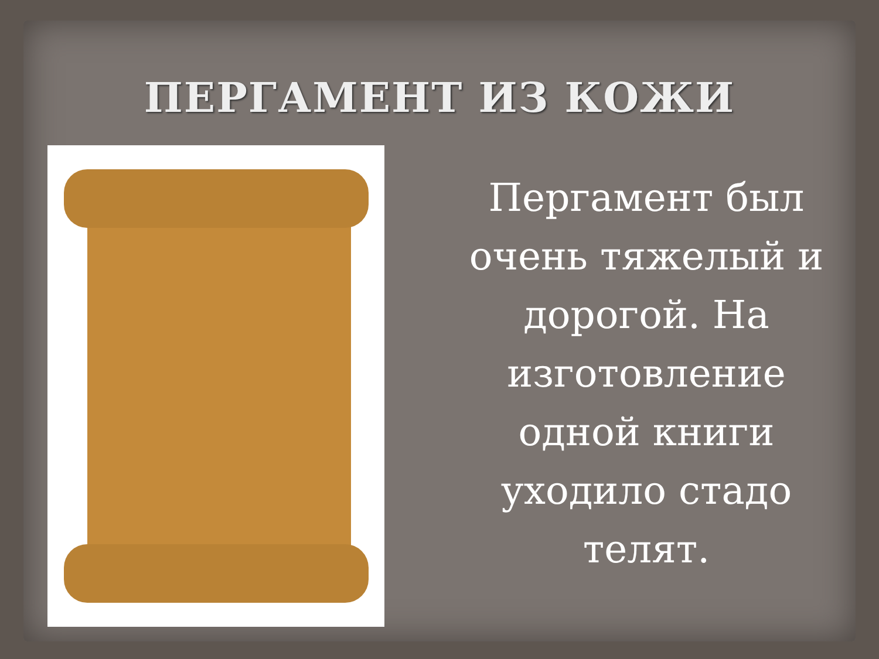ПЕРГАМЕНТ ИЗ КОЖИ
Пергамент был очень тяжелый и дорогой. На изготовление одной книги уходило стадо телят.